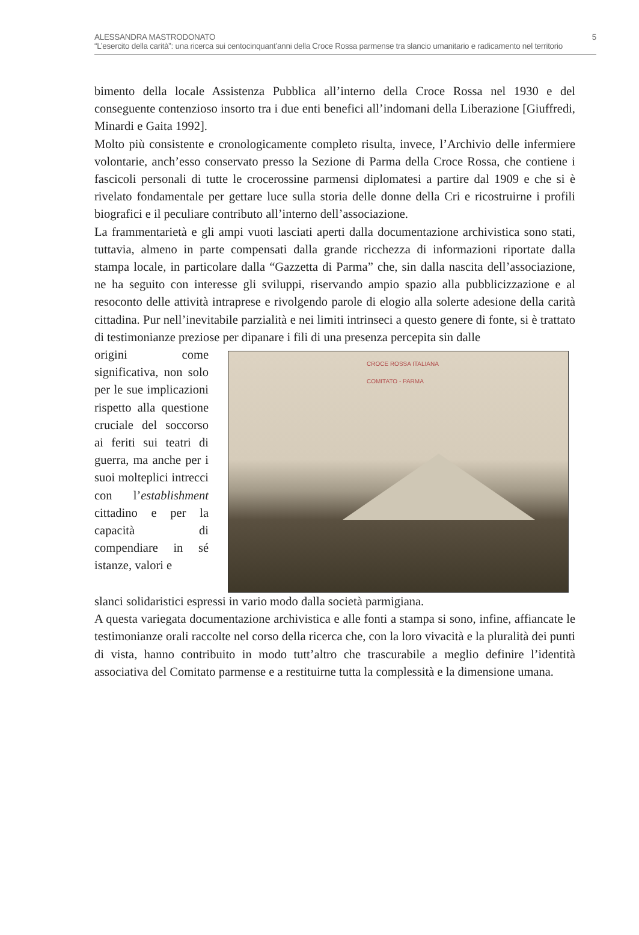5 ALESSANDRA MASTRODONATO
“L’esercito della carità”: una ricerca sui centocinquant’anni della Croce Rossa parmense tra slancio umanitario e radicamento nel territorio
bimento della locale Assistenza Pubblica all’interno della Croce Rossa nel 1930 e del conseguente contenzioso insorto tra i due enti benefici all’indomani della Liberazione [Giuffredi, Minardi e Gaita 1992].
Molto più consistente e cronologicamente completo risulta, invece, l’Archivio delle infermiere volontarie, anch’esso conservato presso la Sezione di Parma della Croce Rossa, che contiene i fascicoli personali di tutte le crocerossine parmensi diplomatesi a partire dal 1909 e che si è rivelato fondamentale per gettare luce sulla storia delle donne della Cri e ricostruirne i profili biografici e il peculiare contributo all’interno dell’associazione.
La frammentarietà e gli ampi vuoti lasciati aperti dalla documentazione archivistica sono stati, tuttavia, almeno in parte compensati dalla grande ricchezza di informazioni riportate dalla stampa locale, in particolare dalla “Gazzetta di Parma” che, sin dalla nascita dell’associazione, ne ha seguito con interesse gli sviluppi, riservando ampio spazio alla pubblicizzazione e al resoconto delle attività intraprese e rivolgendo parole di elogio alla solerte adesione della carità cittadina. Pur nell’inevitabile parzialità e nei limiti intrinseci a questo genere di fonte, si è trattato di testimonianze preziose per dipanare i fili di una presenza percepita sin dalle
origini come significativa, non solo per le sue implicazioni rispetto alla questione cruciale del soccorso ai feriti sui teatri di guerra, ma anche per i suoi molteplici intrecci con l’establishment cittadino e per la capacità di compendiare in sé istanze, valori e
CROCE ROSSA ITALIANA
COMITATO - PARMA
slanci solidaristici espressi in vario modo dalla società parmigiana.
A questa variegata documentazione archivistica e alle fonti a stampa si sono, infine, affiancate le testimonianze orali raccolte nel corso della ricerca che, con la loro vivacità e la pluralità dei punti di vista, hanno contribuito in modo tutt’altro che trascurabile a meglio definire l’identità associativa del Comitato parmense e a restituirne tutta la complessità e la dimensione umana.